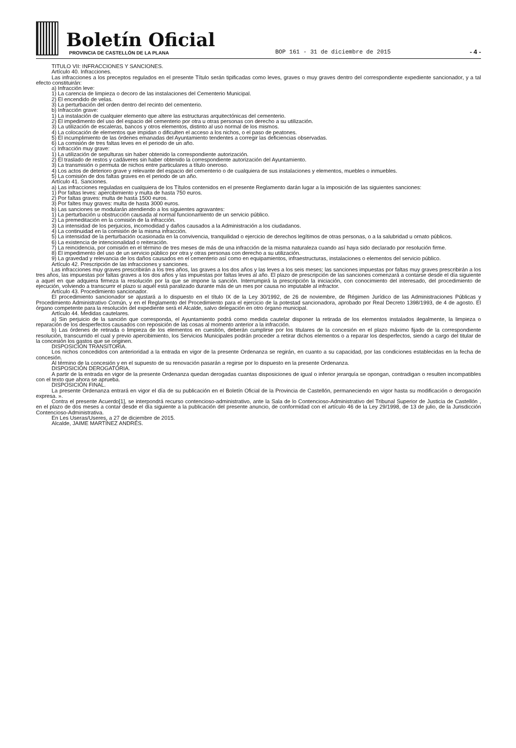Boletín Oficial
PROVINCIA DE CASTELLÓN DE LA PLANA
BOP 161 - 31 de diciembre de 2015
- 4 -
TITULO VII: INFRACCIONES Y SANCIONES.
Artículo 40. Infracciones.
Las infracciones a los preceptos regulados en el presente Título serán tipificadas como leves, graves o muy graves dentro del correspondiente expediente sancionador, y a tal efecto constituirán:
a) Infracción leve:
1) La carencia de limpieza o decoro de las instalaciones del Cementerio Municipal.
2) El encendido de velas.
3) La perturbación del orden dentro del recinto del cementerio.
b) Infracción grave:
1) La instalación de cualquier elemento que altere las estructuras arquitectónicas del cementerio.
2) El impedimento del uso del espacio del cementerio por otra u otras personas con derecho a su utilización.
3) La utilización de escaleras, bancos y otros elementos, distinto al uso normal de los mismos.
4) La colocación de elementos que impidan o dificulten el acceso a los nichos, o el paso de peatones.
5) El incumplimiento de las órdenes emanadas del Ayuntamiento tendentes a corregir las deficiencias observadas.
6) La comisión de tres faltas leves en el periodo de un año.
c) Infracción muy grave:
1) La utilización de sepulturas sin haber obtenido la correspondiente autorización.
2) El traslado de restos y cadáveres sin haber obtenido la correspondiente autorización del Ayuntamiento.
3) La transmisión o permuta de nichos entre particulares a título oneroso.
4) Los actos de deterioro grave y relevante del espacio del cementerio o de cualquiera de sus instalaciones y elementos, muebles o inmuebles.
5) La comisión de dos faltas graves en el periodo de un año.
Artículo 41. Sanciones.
a) Las infracciones reguladas en cualquiera de los Títulos contenidos en el presente Reglamento darán lugar a la imposición de las siguientes sanciones:
1) Por faltas leves: apercibimiento y multa de hasta 750 euros.
2) Por faltas graves: multa de hasta 1500 euros.
3) Por faltes muy graves: multa de hasta 3000 euros.
b) Las sanciones se modularán atendiendo a los siguientes agravantes:
1) La perturbación u obstrucción causada al normal funcionamiento de un servicio público.
2) La premeditación en la comisión de la infracción.
3) La intensidad de los perjuicios, incomodidad y daños causados a la Administración a los ciudadanos.
4) La continuidad en la comisión de la misma infracción.
5) La intensidad de la perturbación ocasionada en la convivencia, tranquilidad o ejercicio de derechos legítimos de otras personas, o a la salubridad u ornato públicos.
6) La existencia de intencionalidad o reiteración.
7) La reincidencia, por comisión en el término de tres meses de más de una infracción de la misma naturaleza cuando así haya sido declarado por resolución firme.
8) El impedimento del uso de un servicio público por otra y otras personas con derecho a su utilización.
9) La gravedad y relevancia de los daños causados en el cementerio así como en equipamientos, infraestructuras, instalaciones o elementos del servicio público.
Artículo 42. Prescripción de las infracciones y sanciones.
Las infracciones muy graves prescribirán a los tres años, las graves a los dos años y las leves a los seis meses; las sanciones impuestas por faltas muy graves prescribirán a los tres años, las impuestas por faltas graves a los dos años y las impuestas por faltas leves al año. El plazo de prescripción de las sanciones comenzará a contarse desde el día siguiente a aquel en que adquiera firmeza la resolución por la que se impone la sanción. Interrumpirá la prescripción la iniciación, con conocimiento del interesado, del procedimiento de ejecución, volviendo a transcurrir el plazo si aquél está paralizado durante más de un mes por causa no imputable al infractor.
Artículo 43. Procedimiento sancionador.
El procedimiento sancionador se ajustará a lo dispuesto en el título IX de la Ley 30/1992, de 26 de noviembre, de Régimen Jurídico de las Administraciones Públicas y Procedimiento Administrativo Común, y en el Reglamento del Procedimiento para el ejercicio de la potestad sancionadora, aprobado por Real Decreto 1398/1993, de 4 de agosto. El órgano competente para la resolución del expediente será el Alcalde, salvo delegación en otro órgano municipal.
Artículo 44. Medidas cautelares.
a) Sin perjuicio de la sanción que corresponda, el Ayuntamiento podrá como medida cautelar disponer la retirada de los elementos instalados ilegalmente, la limpieza o reparación de los desperfectos causados con reposición de las cosas al momento anterior a la infracción.
b) Las órdenes de retirada o limpieza de los elementos en cuestión, deberán cumplirse por los titulares de la concesión en el plazo máximo fijado de la correspondiente resolución, transcurrido el cual y previo apercibimiento, los Servicios Municipales podrán proceder a retirar dichos elementos o a reparar los desperfectos, siendo a cargo del titular de la concesión los gastos que se originen.
DISPOSICIÓN TRANSITORIA.
Los nichos concedidos con anterioridad a la entrada en vigor de la presente Ordenanza se regirán, en cuanto a su capacidad, por las condiciones establecidas en la fecha de concesión.
Al término de la concesión y en el supuesto de su renovación pasarán a regirse por lo dispuesto en la presente Ordenanza.
DISPOSICIÓN DEROGATORIA.
A partir de la entrada en vigor de la presente Ordenanza quedan derogadas cuantas disposiciones de igual o inferior jerarquía se opongan, contradigan o resulten incompatibles con el texto que ahora se aprueba.
DISPOSICIÓN FINAL.
La presente Ordenanza entrará en vigor el día de su publicación en el Boletín Oficial de la Provincia de Castellón, permaneciendo en vigor hasta su modificación o derogación expresa. ».
Contra el presente Acuerdo[1], se interpondrá recurso contencioso-administrativo, ante la Sala de lo Contencioso-Administrativo del Tribunal Superior de Justicia de Castellón , en el plazo de dos meses a contar desde el día siguiente a la publicación del presente anuncio, de conformidad con el artículo 46 de la Ley 29/1998, de 13 de julio, de la Jurisdicción Contencioso-Administrativa.
En Les Useras/Useres, a 27 de diciembre de 2015.
Alcalde, JAIME MARTÍNEZ ANDRÉS.